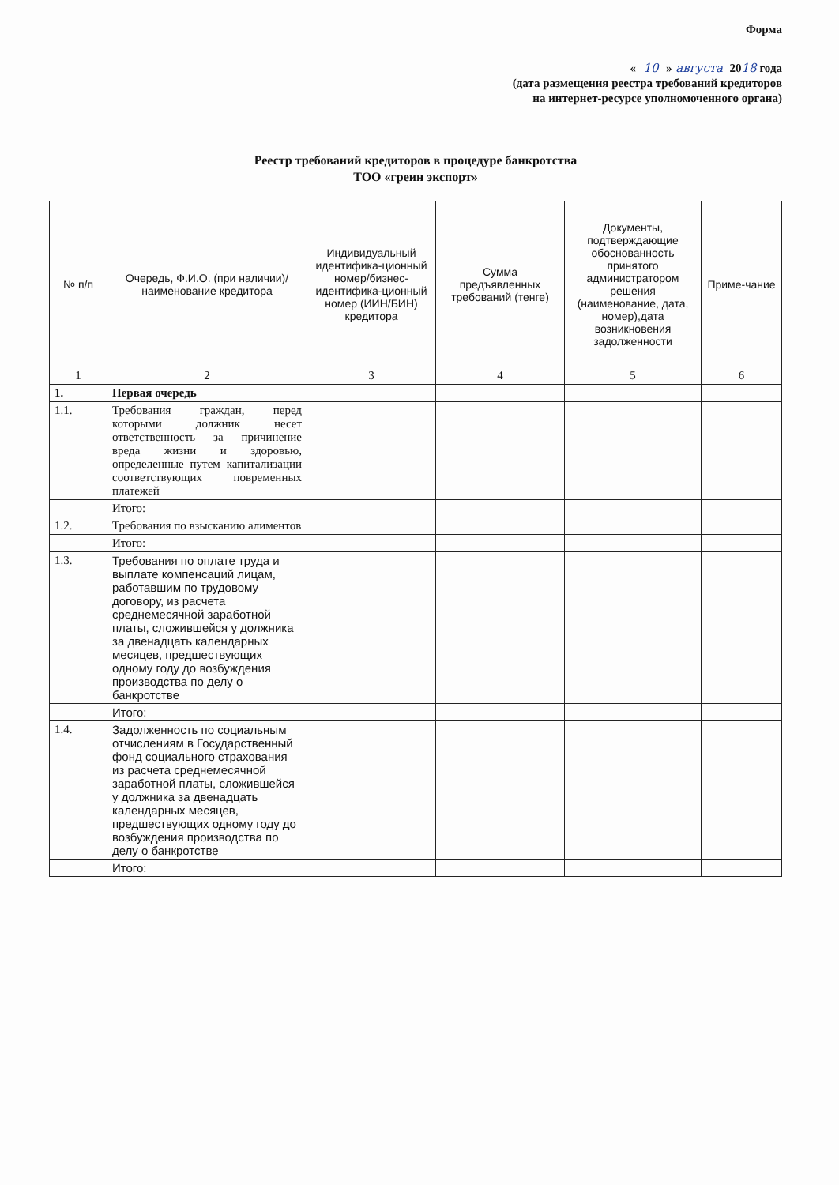Форма
« 10 » августа 2018 года
(дата размещения реестра требований кредиторов
на интернет-ресурсе уполномоченного органа)
Реестр требований кредиторов в процедуре банкротства
ТОО «греин экспорт»
| № п/п | Очередь, Ф.И.О. (при наличии)/наименование кредитора | Индивидуальный идентифика-ционный номер/бизнес-идентифика-ционный номер (ИИН/БИН) кредитора | Сумма предъявленных требований (тенге) | Документы, подтверждающие обоснованность принятого администратором решения (наименование, дата, номер),дата возникновения задолженности | Приме-чание |
| --- | --- | --- | --- | --- | --- |
| 1 | 2 | 3 | 4 | 5 | 6 |
| 1. | Первая очередь | | | | |
| 1.1. | Требования граждан, перед которыми должник несет ответственность за причинение вреда жизни и здоровью, определенные путем капитализации соответствующих повременных платежей | | | | |
| | Итого: | | | | |
| 1.2. | Требования по взысканию алиментов | | | | |
| | Итого: | | | | |
| 1.3. | Требования по оплате труда и выплате компенсаций лицам, работавшим по трудовому договору, из расчета среднемесячной заработной платы, сложившейся у должника за двенадцать календарных месяцев, предшествующих одному году до возбуждения производства по делу о банкротстве | | | | |
| | Итого: | | | | |
| 1.4. | Задолженность по социальным отчислениям в Государственный фонд социального страхования из расчета среднемесячной заработной платы, сложившейся у должника за двенадцать календарных месяцев, предшествующих одному году до возбуждения производства по делу о банкротстве | | | | |
| | Итого: | | | | |